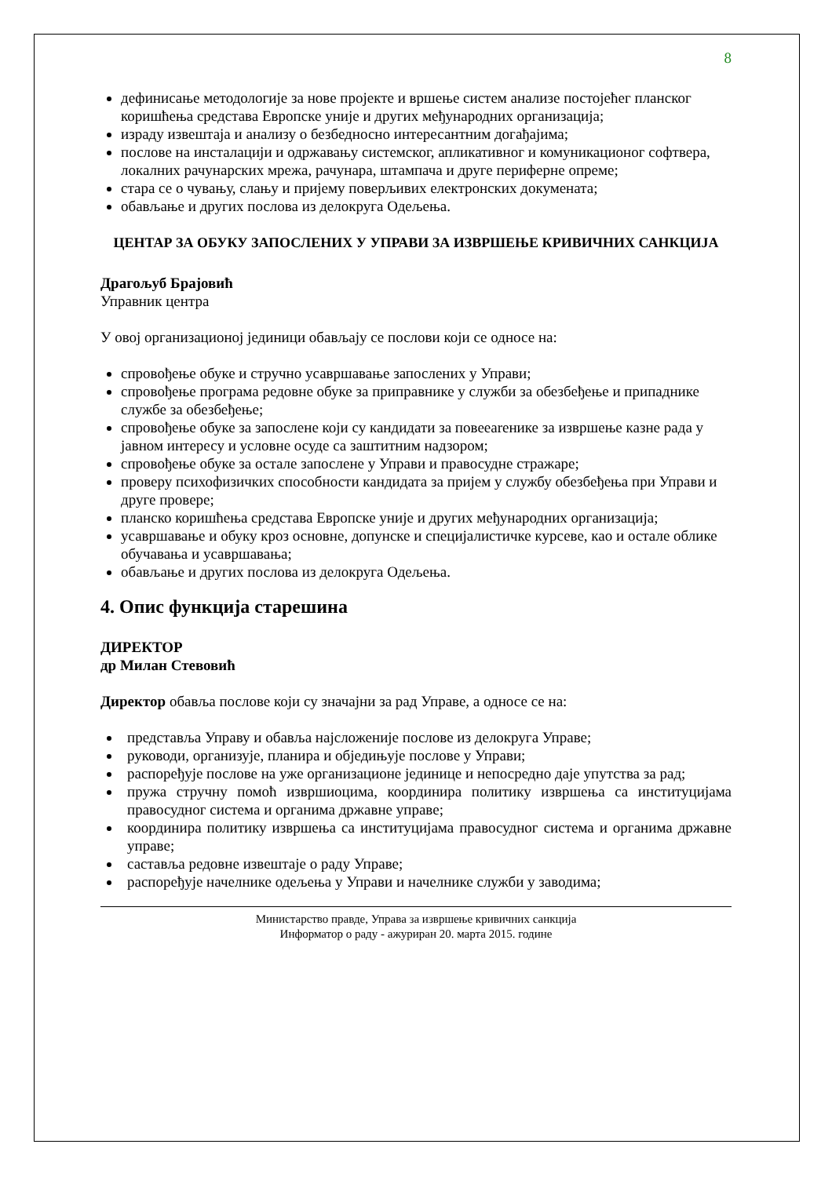8
дефинисање методологије за нове пројекте и вршење систем анализе постојећег планског коришћења средстава Европске уније и других међународних организација;
израду извештаја и анализу о безбедносно интересантним догађајима;
послове на инсталацији и одржавању системског, апликативног и комуникационог софтвера, локалних рачунарских мрежа, рачунара, штампача и друге периферне опреме;
стара се о чувању, слању и пријему поверљивих електронских докумената;
обављање и других послова из делокруга Одељења.
ЦЕНТАР ЗА ОБУКУ ЗАПОСЛЕНИХ У УПРАВИ ЗА ИЗВРШЕЊЕ КРИВИЧНИХ САНКЦИЈА
Драгољуб Брајовић
Управник центра
У овој организационој јединици обављају се послови који се односе на:
спровођење обуке и стручно усавршавање запослених у Управи;
спровођење програма редовне обуке за приправнике у служби за обезбеђење и припаднике службе за обезбеђење;
спровођење обуке за запослене који су кандидати за повеearенике за извршење казне рада у јавном интересу и условне осуде са заштитним надзором;
спровођење обуке за остале запослене у Управи и правосудне стражаре;
проверу психофизичких способности кандидата за пријем у службу обезбеђења при Управи и друге провере;
планско коришћења средстава Европске уније и других међународних организација;
усавршавање и обуку кроз основне, допунске и специјалистичке курсеве, као и остале облике обучавања и усавршавања;
обављање и других послова из делокруга Одељења.
4. Опис функција старешина
ДИРЕКТОР
др Милан Стевовић
Директор обавља послове који су значајни за рад Управе, а односе се на:
представља Управу и обавља најсложеније послове из делокруга Управе;
руководи, организује, планира и обједињује послове у Управи;
распоређује послове на уже организационе јединице и непосредно даје упутства за рад;
пружа стручну помоћ извршиоцима, координира политику извршења са институцијама правосудног система и органима државне управе;
координира политику извршења са институцијама правосудног система и органима државне управе;
саставља редовне извештаје о раду Управе;
распоређује начелнике одељења у Управи и начелнике служби у заводима;
Министарство правде, Управа за извршење кривичних санкција
Информатор о раду - ажуриран 20. марта 2015. године